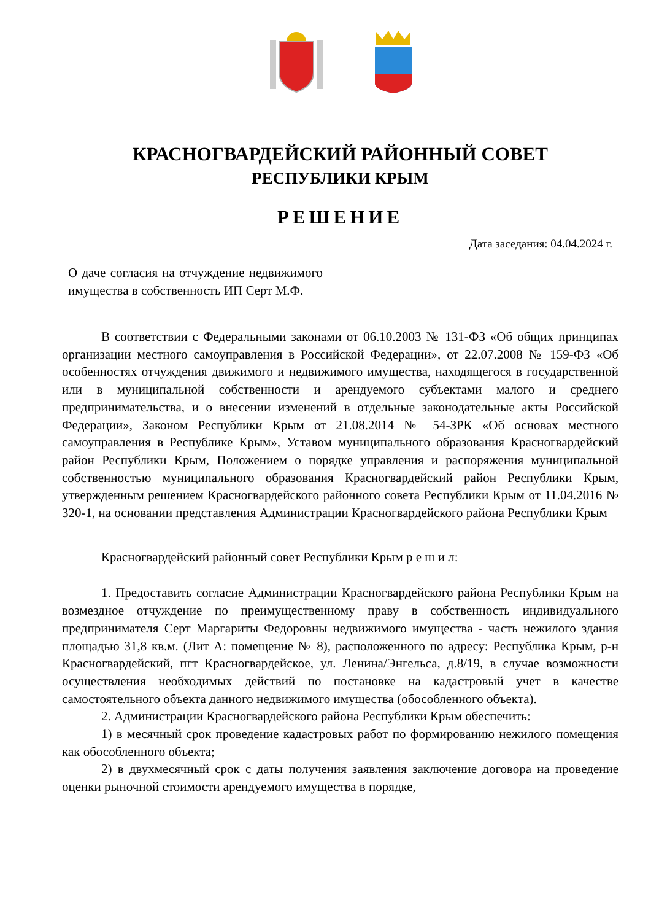КРАСНОГВАРДЕЙСКИЙ РАЙОННЫЙ СОВЕТ
РЕСПУБЛИКИ КРЫМ
РЕШЕНИЕ
Дата заседания: 04.04.2024 г.
О даче согласия на отчуждение недвижимого имущества в собственность ИП Серт М.Ф.
В соответствии с Федеральными законами от 06.10.2003 № 131-ФЗ «Об общих принципах организации местного самоуправления в Российской Федерации», от 22.07.2008 № 159-ФЗ «Об особенностях отчуждения движимого и недвижимого имущества, находящегося в государственной или в муниципальной собственности и арендуемого субъектами малого и среднего предпринимательства, и о внесении изменений в отдельные законодательные акты Российской Федерации», Законом Республики Крым от 21.08.2014 № 54-ЗРК «Об основах местного самоуправления в Республике Крым», Уставом муниципального образования Красногвардейский район Республики Крым, Положением о порядке управления и распоряжения муниципальной собственностью муниципального образования Красногвардейский район Республики Крым, утвержденным решением Красногвардейского районного совета Республики Крым от 11.04.2016 № 320-1, на основании представления Администрации Красногвардейского района Республики Крым
Красногвардейский районный совет Республики Крым р е ш и л:
1. Предоставить согласие Администрации Красногвардейского района Республики Крым на возмездное отчуждение по преимущественному праву в собственность индивидуального предпринимателя Серт Маргариты Федоровны недвижимого имущества - часть нежилого здания площадью 31,8 кв.м. (Лит А: помещение № 8), расположенного по адресу: Республика Крым, р-н Красногвардейский, пгт Красногвардейское, ул. Ленина/Энгельса, д.8/19, в случае возможности осуществления необходимых действий по постановке на кадастровый учет в качестве самостоятельного объекта данного недвижимого имущества (обособленного объекта).
2. Администрации Красногвардейского района Республики Крым обеспечить:
1) в месячный срок проведение кадастровых работ по формированию нежилого помещения как обособленного объекта;
2) в двухмесячный срок с даты получения заявления заключение договора на проведение оценки рыночной стоимости арендуемого имущества в порядке,